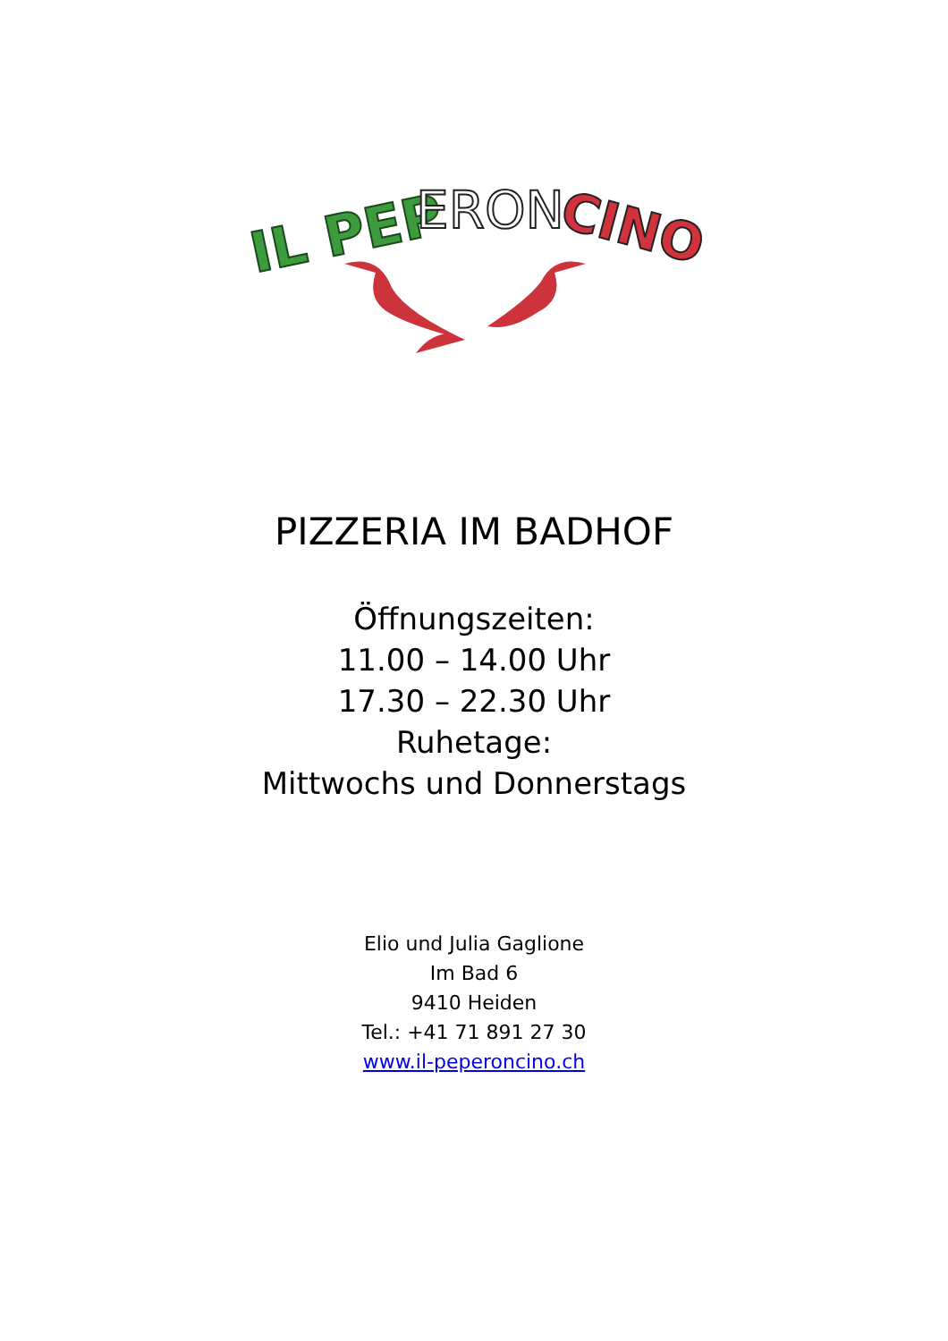IL PEP
ERON
CINO
PIZZERIA IM BADHOF
Öffnungszeiten:
11.00 – 14.00 Uhr
17.30 – 22.30 Uhr
Ruhetage:
Mittwochs und Donnerstags
Elio und Julia Gaglione
Im Bad 6
9410 Heiden
Tel.: +41 71 891 27 30
www.il-peperoncino.ch